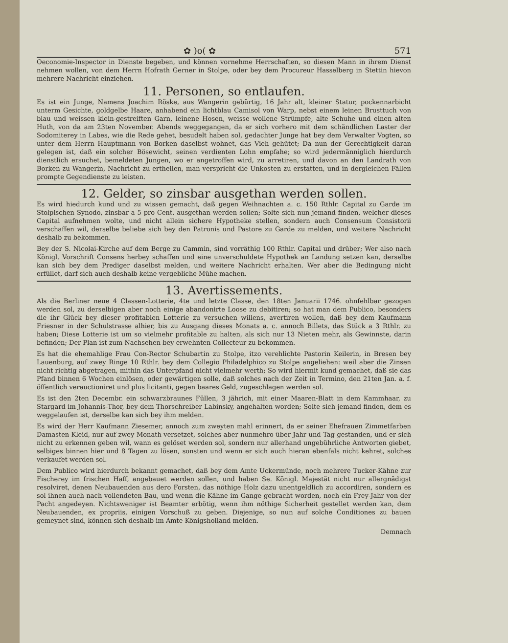✿ )o( ✿ 571
Oeconomie-Inspector in Dienste begeben, und können vornehme Herrschaften, so diesen Mann in ihrem Dienst nehmen wollen, von dem Herrn Hofrath Gerner in Stolpe, oder bey dem Procureur Hasselberg in Stettin hievon mehrere Nachricht einziehen.
11. Personen, so entlaufen.
Es ist ein Junge, Namens Joachim Röske, aus Wangerin gebürtig, 16 Jahr alt, kleiner Statur, pockennarbicht unterm Gesichte, goldgelbe Haare, anhabend ein lichtblau Camisol von Warp, nebst einem leinen Brusttuch von blau und weissen klein-gestreiften Garn, leinene Hosen, weisse wollene Strümpfe, alte Schuhe und einen alten Huth, von da am 23ten November. Abends weggegangen, da er sich vorhero mit dem schändlichen Laster der Sodomiterey in Labes, wie die Rede gehet, besudelt haben sol, gedachter Junge hat bey dem Verwalter Vogten, so unter dem Herrn Hauptmann von Borken daselbst wohnet, das Vieh gehütet; Da nun der Gerechtigkeit daran gelegen ist, daß ein solcher Bösewicht, seinen verdienten Lohn empfahe; so wird jedermänniglich hierdurch dienstlich ersuchet, bemeldeten Jungen, wo er angetroffen wird, zu arretiren, und davon an den Landrath von Borken zu Wangerin, Nachricht zu ertheilen, man verspricht die Unkosten zu erstatten, und in dergleichen Fällen prompte Gegendienste zu leisten.
12. Gelder, so zinsbar ausgethan werden sollen.
Es wird hiedurch kund und zu wissen gemacht, daß gegen Weihnachten a. c. 150 Rthlr. Capital zu Garde im Stolpischen Synodo, zinsbar a 5 pro Cent. ausgethan werden sollen; Solte sich nun jemand finden, welcher dieses Capital aufnehmen wolte, und nicht allein sichere Hypotheke stellen, sondern auch Consensum Consistorii verschaffen wil, derselbe beliebe sich bey den Patronis und Pastore zu Garde zu melden, und weitere Nachricht deshalb zu bekommen.
Bey der S. Nicolai-Kirche auf dem Berge zu Cammin, sind vorräthig 100 Rthlr. Capital und drüber; Wer also nach Königl. Vorschrift Consens herbey schaffen und eine unverschuldete Hypothek an Landung setzen kan, derselbe kan sich bey dem Prediger daselbst melden, und weitere Nachricht erhalten. Wer aber die Bedingung nicht erfüllet, darf sich auch deshalb keine vergebliche Mühe machen.
13. Avertissements.
Als die Berliner neue 4 Classen-Lotterie, 4te und letzte Classe, den 18ten Januarii 1746. ohnfehlbar gezogen werden sol, zu derselbigen aber noch einige abandonirte Loose zu debitiren; so hat man dem Publico, besonders die ihr Glück bey dieser profitablen Lotterie zu versuchen willens, avertiren wollen, daß bey dem Kaufmann Friesner in der Schulstrasse alhier, bis zu Ausgang dieses Monats a. c. annoch Billets, das Stück a 3 Rthlr. zu haben; Diese Lotterie ist um so vielmehr profitable zu halten, als sich nur 13 Nieten mehr, als Gewinnste, darin befinden; Der Plan ist zum Nachsehen bey erwehnten Collecteur zu bekommen.
Es hat die ehemahlige Frau Con-Rector Schubartin zu Stolpe, itzo verehlichte Pastorin Keilerin, in Bresen bey Lauenburg, auf zwey Ringe 10 Rthlr. bey dem Collegio Philadelphico zu Stolpe angeliehen: weil aber die Zinsen nicht richtig abgetragen, mithin das Unterpfand nicht vielmehr werth; So wird hiermit kund gemachet, daß sie das Pfand binnen 6 Wochen einlösen, oder gewärtigen solle, daß solches nach der Zeit in Termino, den 21ten Jan. a. f. öffentlich verauctioniret und plus licitanti, gegen baares Geld, zugeschlagen werden sol.
Es ist den 2ten Decembr. ein schwarzbraunes Füllen, 3 jährich, mit einer Maaren-Blatt in dem Kammhaar, zu Stargard im Johannis-Thor, bey dem Thorschreiber Labinsky, angehalten worden; Solte sich jemand finden, dem es weggelaufen ist, derselbe kan sich bey ihm melden.
Es wird der Herr Kaufmann Ziesemer, annoch zum zweyten mahl erinnert, da er seiner Ehefrauen Zimmetfarben Damasten Kleid, nur auf zwey Monath versetzet, solches aber nunmehro über Jahr und Tag gestanden, und er sich nicht zu erkennen geben wil, wann es gelöset werden sol, sondern nur allerhand ungebührliche Antworten giebet, selbiges binnen hier und 8 Tagen zu lösen, sonsten und wenn er sich auch hieran ebenfals nicht kehret, solches verkaufet werden sol.
Dem Publico wird hierdurch bekannt gemachet, daß bey dem Amte Uckermünde, noch mehrere Tucker-Kähne zur Fischerey im frischen Haff, angebauet werden sollen, und haben Se. Königl. Majestät nicht nur allergnädigst resolviret, denen Neubauenden aus dero Forsten, das nöthige Holz dazu unentgeldlich zu accordiren, sondern es sol ihnen auch nach vollendeten Bau, und wenn die Kähne im Gange gebracht worden, noch ein Frey-Jahr von der Pacht angedeyen. Nichtsweniger ist Beamter erbötig, wenn ihm nöthige Sicherheit gestellet werden kan, dem Neubauenden, ex propriis, einigen Vorschuß zu geben. Diejenige, so nun auf solche Conditiones zu bauen gemeynet sind, können sich deshalb im Amte Königsholland melden.
Demnach